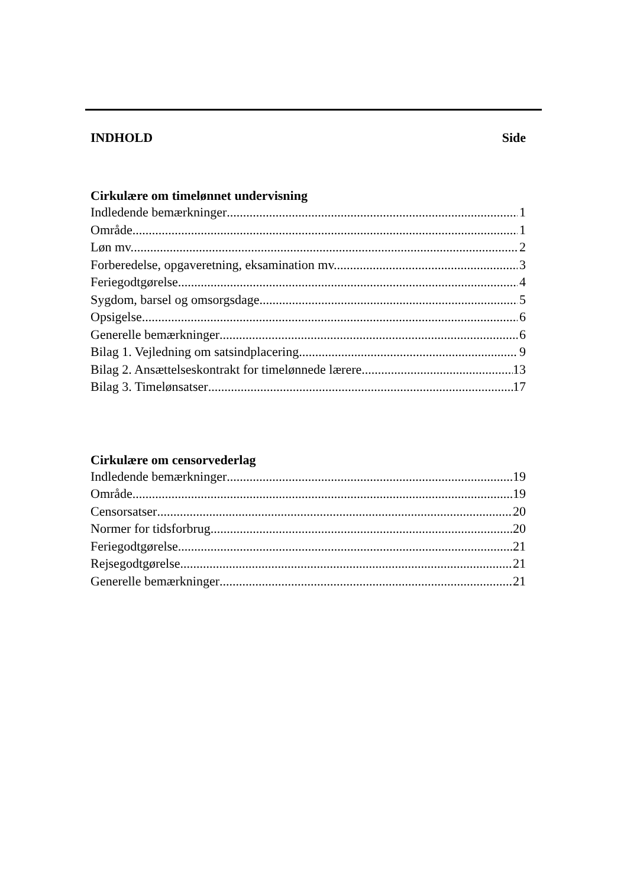INDHOLD Side
Cirkulære om timelønnet undervisning
Indledende bemærkninger 1
Område 1
Løn mv. 2
Forberedelse, opgaveretning, eksamination mv. 3
Feriegodtgørelse 4
Sygdom, barsel og omsorgsdage 5
Opsigelse 6
Generelle bemærkninger 6
Bilag 1. Vejledning om satsindplacering 9
Bilag 2. Ansættelseskontrakt for timelønnede lærere 13
Bilag 3. Timelønsatser 17
Cirkulære om censorvederlag
Indledende bemærkninger 19
Område 19
Censorsatser 20
Normer for tidsforbrug 20
Feriegodtgørelse 21
Rejsegodtgørelse 21
Generelle bemærkninger 21